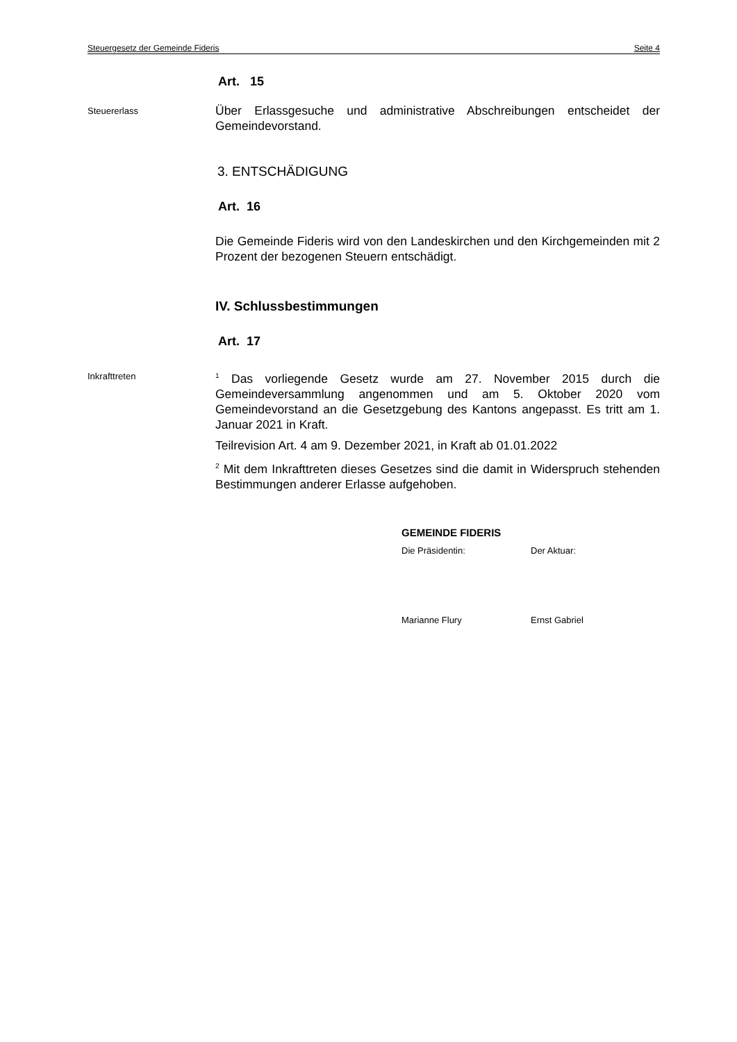Steuergesetz der Gemeinde Fideris Seite 4
Art. 15
Steuererlass
Über Erlassgesuche und administrative Abschreibungen entscheidet der Gemeindevorstand.
3. ENTSCHÄDIGUNG
Art. 16
Die Gemeinde Fideris wird von den Landeskirchen und den Kirchgemeinden mit 2 Prozent der bezogenen Steuern entschädigt.
IV. Schlussbestimmungen
Art. 17
Inkrafttreten
<sup>1</sup> Das vorliegende Gesetz wurde am 27. November 2015 durch die Gemeindeversammlung angenommen und am 5. Oktober 2020 vom Gemeindevorstand an die Gesetzgebung des Kantons angepasst. Es tritt am 1. Januar 2021 in Kraft.
Teilrevision Art. 4 am 9. Dezember 2021, in Kraft ab 01.01.2022
<sup>2</sup> Mit dem Inkrafttreten dieses Gesetzes sind die damit in Widerspruch stehenden Bestimmungen anderer Erlasse aufgehoben.
GEMEINDE FIDERIS
Die Präsidentin: Der Aktuar:
Marianne Flury Ernst Gabriel